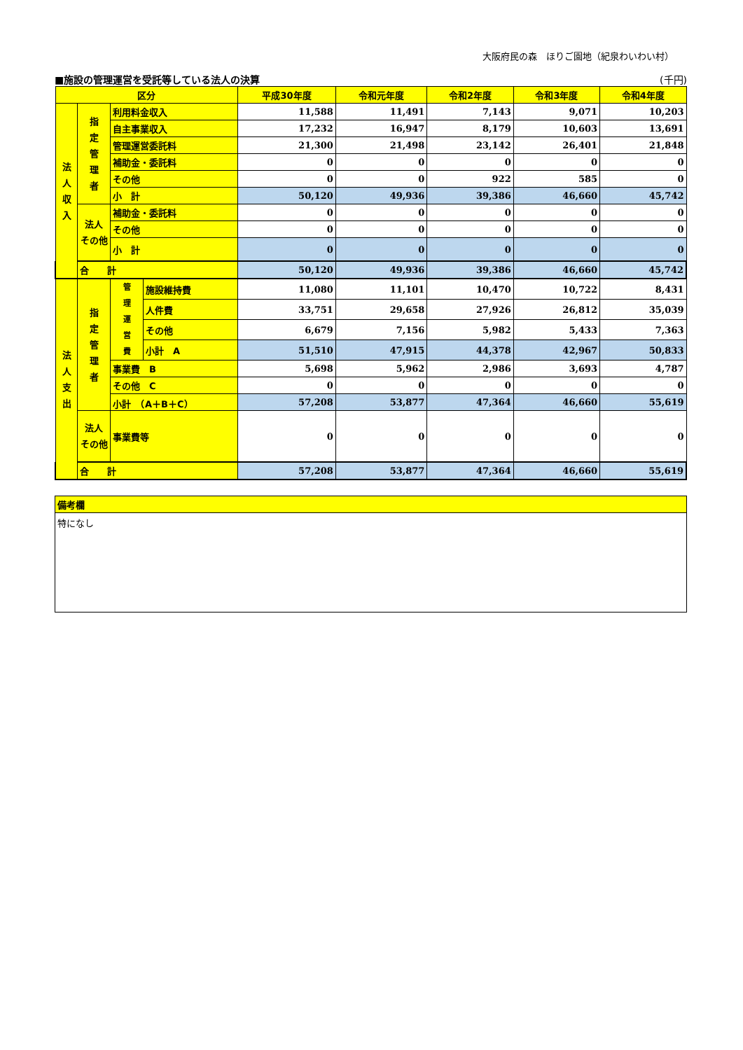大阪府民の森　ほりご園地（紀泉わいわい村）
■施設の管理運営を受託等している法人の決算 (千円)
| 区分 | | | | 平成30年度 | 令和元年度 | 令和2年度 | 令和3年度 | 令和4年度 |
| --- | --- | --- | --- | --- | --- | --- | --- | --- |
| 法 人 収 入 | 指 定 管 理 者 | 利用料金収入 | | 11,588 | 11,491 | 7,143 | 9,071 | 10,203 |
| | | 自主事業収入 | | 17,232 | 16,947 | 8,179 | 10,603 | 13,691 |
| | | 管理運営委託料 | | 21,300 | 21,498 | 23,142 | 26,401 | 21,848 |
| | | 補助金・委託料 | | 0 | 0 | 0 | 0 | 0 |
| | | その他 | | 0 | 0 | 922 | 585 | 0 |
| | | 小 計 | | 50,120 | 49,936 | 39,386 | 46,660 | 45,742 |
| | 法人 その他 | 補助金・委託料 | | 0 | 0 | 0 | 0 | 0 |
| | | その他 | | 0 | 0 | 0 | 0 | 0 |
| | | 小 計 | | 0 | 0 | 0 | 0 | 0 |
| | 合 計 | | | 50,120 | 49,936 | 39,386 | 46,660 | 45,742 |
| 法 人 支 出 | 指 定 管 理 者 | 管 理 運 営 費 | 施設維持費 | 11,080 | 11,101 | 10,470 | 10,722 | 8,431 |
| | | | 人件費 | 33,751 | 29,658 | 27,926 | 26,812 | 35,039 |
| | | | その他 | 6,679 | 7,156 | 5,982 | 5,433 | 7,363 |
| | | | 小計 A | 51,510 | 47,915 | 44,378 | 42,967 | 50,833 |
| | | 事業費 B | | 5,698 | 5,962 | 2,986 | 3,693 | 4,787 |
| | | その他 C | | 0 | 0 | 0 | 0 | 0 |
| | | 小計 （A＋B＋C） | | 57,208 | 53,877 | 47,364 | 46,660 | 55,619 |
| | 法人 その他 | 事業費等 | | 0 | 0 | 0 | 0 | 0 |
| | 合 計 | | | 57,208 | 53,877 | 47,364 | 46,660 | 55,619 |
備考欄
特になし